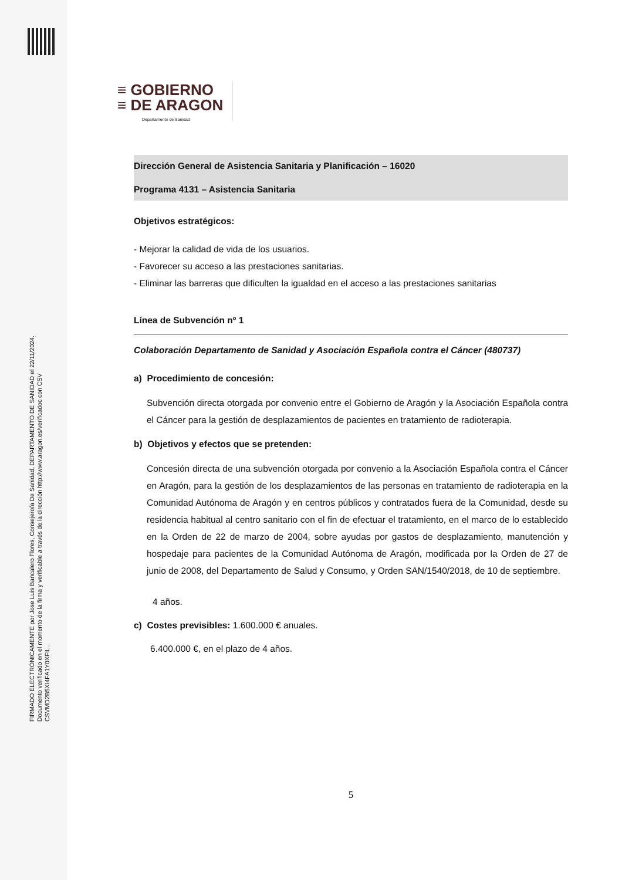FIRMADO ELECTRÓNICAMENTE por Jose Luis Bancalero Flores, Consejero/a De Sanidad, DEPARTAMENTO DE SANIDAD el 22/11/2024.
Documento verificado en el momento de la firma y verificable a través de la dirección http://www.aragon.es/verificadoc con CSV CSVMD2B5XI4FA1Y0XFIL.
≡ GOBIERNO
≡ DE ARAGON
Departamento de Sanidad
Dirección General de Asistencia Sanitaria y Planificación – 16020
Programa 4131 – Asistencia Sanitaria
Objetivos estratégicos:
- Mejorar la calidad de vida de los usuarios.
- Favorecer su acceso a las prestaciones sanitarias.
- Eliminar las barreras que dificulten la igualdad en el acceso a las prestaciones sanitarias
Línea de Subvención nº 1
Colaboración Departamento de Sanidad y Asociación Española contra el Cáncer (480737)
a) Procedimiento de concesión:
Subvención directa otorgada por convenio entre el Gobierno de Aragón y la Asociación Española contra el Cáncer para la gestión de desplazamientos de pacientes en tratamiento de radioterapia.
b) Objetivos y efectos que se pretenden:
Concesión directa de una subvención otorgada por convenio a la Asociación Española contra el Cáncer en Aragón, para la gestión de los desplazamientos de las personas en tratamiento de radioterapia en la Comunidad Autónoma de Aragón y en centros públicos y contratados fuera de la Comunidad, desde su residencia habitual al centro sanitario con el fin de efectuar el tratamiento, en el marco de lo establecido en la Orden de 22 de marzo de 2004, sobre ayudas por gastos de desplazamiento, manutención y hospedaje para pacientes de la Comunidad Autónoma de Aragón, modificada por la Orden de 27 de junio de 2008, del Departamento de Salud y Consumo, y Orden SAN/1540/2018, de 10 de septiembre.
4 años.
c) Costes previsibles: 1.600.000 € anuales.
6.400.000 €, en el plazo de 4 años.
5